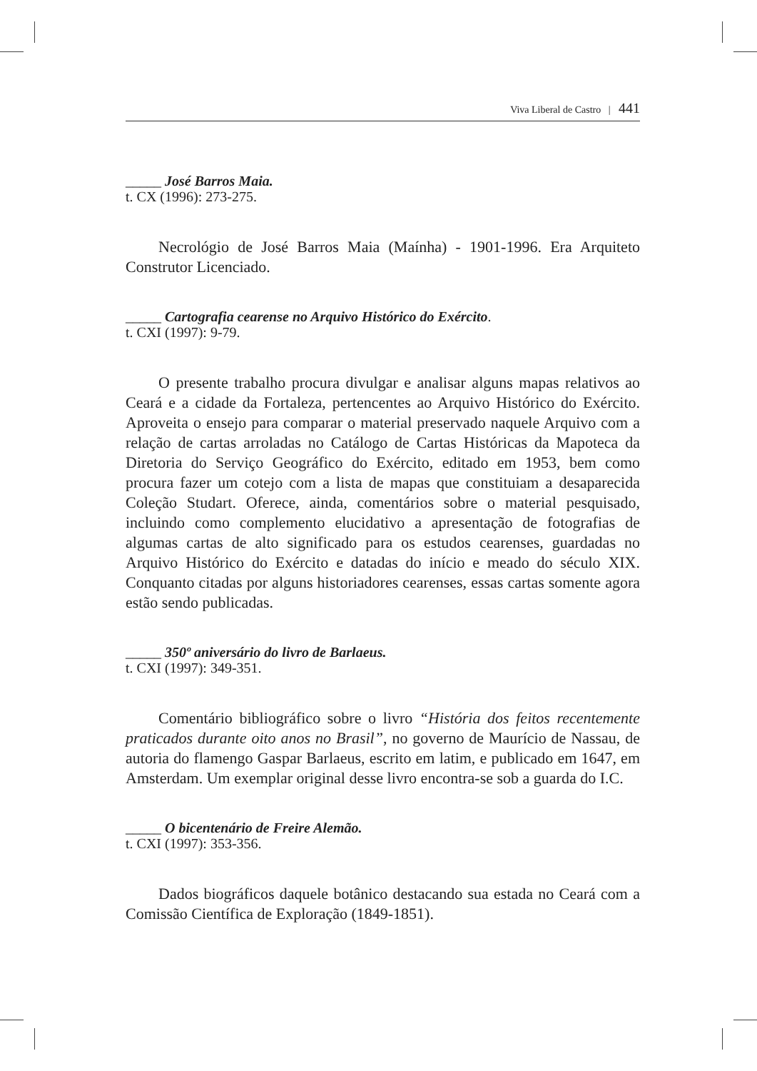Viva Liberal de Castro | 441
_____ José Barros Maia.
t. CX (1996): 273-275.
Necrológio de José Barros Maia (Maínha) - 1901-1996. Era Arquiteto Construtor Licenciado.
_____ Cartografia cearense no Arquivo Histórico do Exército.
t. CXI (1997): 9-79.
O presente trabalho procura divulgar e analisar alguns mapas relativos ao Ceará e a cidade da Fortaleza, pertencentes ao Arquivo Histórico do Exército. Aproveita o ensejo para comparar o material preservado naquele Arquivo com a relação de cartas arroladas no Catálogo de Cartas Históricas da Mapoteca da Diretoria do Serviço Geográfico do Exército, editado em 1953, bem como procura fazer um cotejo com a lista de mapas que constituiam a desaparecida Coleção Studart. Oferece, ainda, comentários sobre o material pesquisado, incluindo como complemento elucidativo a apresentação de fotografias de algumas cartas de alto significado para os estudos cearenses, guardadas no Arquivo Histórico do Exército e datadas do início e meado do século XIX. Conquanto citadas por alguns historiadores cearenses, essas cartas somente agora estão sendo publicadas.
_____ 350º aniversário do livro de Barlaeus.
t. CXI (1997): 349-351.
Comentário bibliográfico sobre o livro “História dos feitos recentemente praticados durante oito anos no Brasil”, no governo de Maurício de Nassau, de autoria do flamengo Gaspar Barlaeus, escrito em latim, e publicado em 1647, em Amsterdam. Um exemplar original desse livro encontra-se sob a guarda do I.C.
_____ O bicentenário de Freire Alemão.
t. CXI (1997): 353-356.
Dados biográficos daquele botânico destacando sua estada no Ceará com a Comissão Científica de Exploração (1849-1851).